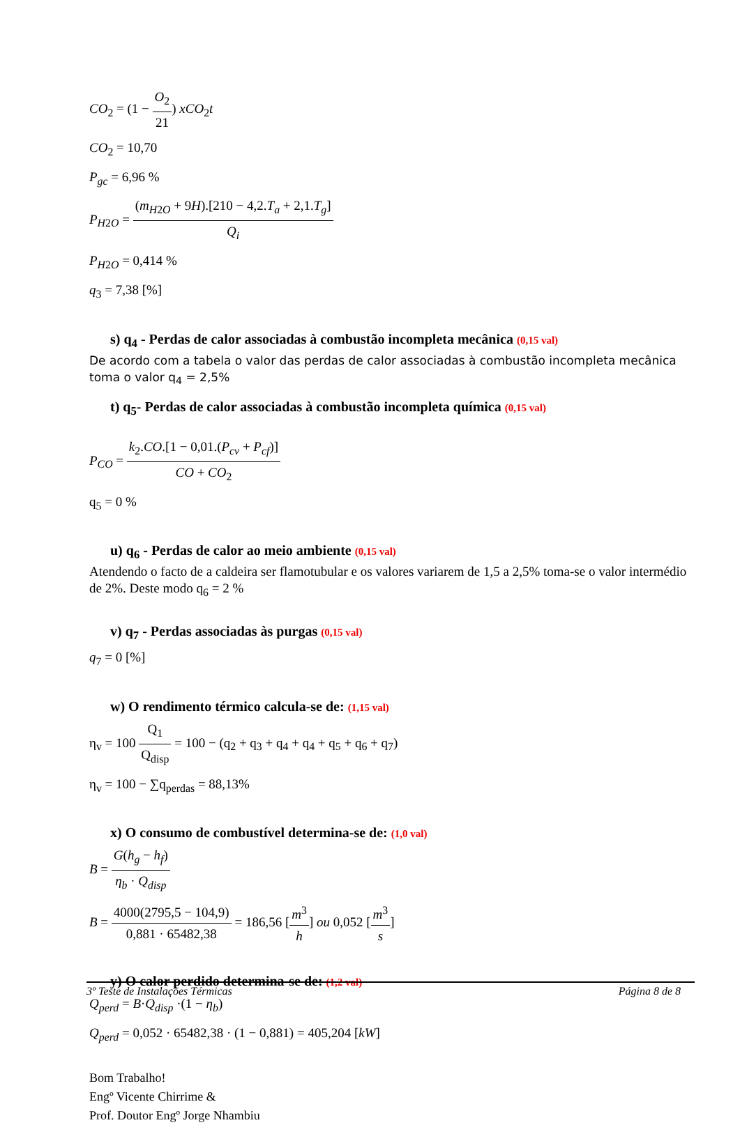CO<sub>2</sub> = (1 − O<sub>2</sub> 21) xCO<sub>2</sub>t
CO<sub>2</sub> = 10,70
P<sub>gc</sub> = 6,96 %
P<sub>H2O</sub> = (m<sub>H2O</sub> + 9H).[210 − 4,2.T<sub>a</sub> + 2,1.T<sub>g</sub>] Q<sub>i</sub>
P<sub>H2O</sub> = 0,414 %
q<sub>3</sub> = 7,38 [%]
s) q<sub>4</sub> - Perdas de calor associadas à combustão incompleta mecânica (0,15 val)
De acordo com a tabela o valor das perdas de calor associadas à combustão incompleta mecânica toma o valor q<sub>4</sub> = 2,5%
t) q<sub>5</sub>- Perdas de calor associadas à combustão incompleta química (0,15 val)
P<sub>CO</sub> = k<sub>2</sub>.CO.[1 − 0,01.(P<sub>cv</sub> + P<sub>cf</sub>)] CO + CO<sub>2</sub>
q<sub>5</sub> = 0 %
u) q<sub>6</sub> - Perdas de calor ao meio ambiente (0,15 val)
Atendendo o facto de a caldeira ser flamotubular e os valores variarem de 1,5 a 2,5% toma-se o valor intermédio de 2%. Deste modo q<sub>6</sub> = 2 %
v) q<sub>7</sub> - Perdas associadas às purgas (0,15 val)
q<sub>7</sub> = 0 [%]
w) O rendimento térmico calcula-se de: (1,15 val)
η<sub>v</sub> = 100 Q<sub>1</sub> Q<sub>disp</sub> = 100 − (q<sub>2</sub> + q<sub>3</sub> + q<sub>4</sub> + q<sub>4</sub> + q<sub>5</sub> + q<sub>6</sub> + q<sub>7</sub>)
η<sub>v</sub> = 100 − ∑q<sub>perdas</sub> = 88,13%
x) O consumo de combustível determina-se de: (1,0 val)
B = G(h<sub>g</sub> − h<sub>f</sub>) η<sub>b</sub> · Q<sub>disp</sub>
B = 4000(2795,5 − 104,9) 0,881 · 65482,38 = 186,56 [m<sup>3</sup> h] ou 0,052 [m<sup>3</sup> s]
y) O calor perdido determina-se de: (1,2 val)
Q<sub>perd</sub> = B·Q<sub>disp</sub> ·(1 − η<sub>b</sub>)
Q<sub>perd</sub> = 0,052 · 65482,38 · (1 − 0,881) = 405,204 [kW]
Bom Trabalho!
Engº Vicente Chirrime &
Prof. Doutor Engº Jorge Nhambiu
3º Teste de Instalações Térmicas Página 8 de 8